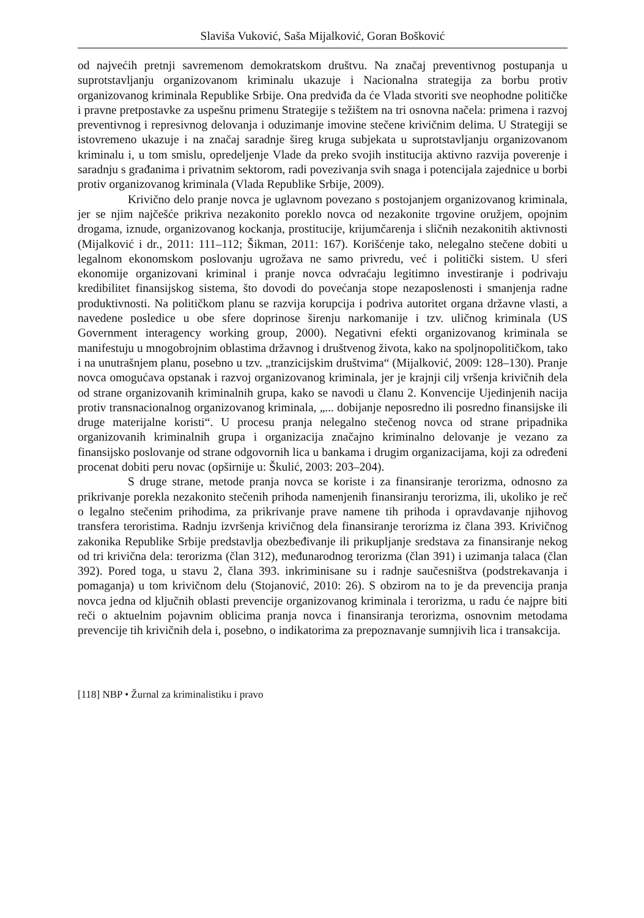Slaviša Vuković, Saša Mijalković, Goran Bošković
od najvećih pretnji savremenom demokratskom društvu. Na značaj preventivnog postupanja u suprotstavljanju organizovanom kriminalu ukazuje i Nacionalna strategija za borbu protiv organizovanog kriminala Republike Srbije. Ona predviđa da će Vlada stvoriti sve neophodne političke i pravne pretpostavke za uspešnu primenu Strategije s težištem na tri osnovna načela: primena i razvoj preventivnog i represivnog delovanja i oduzimanje imovine stečene krivičnim delima. U Strategiji se istovremeno ukazuje i na značaj saradnje šireg kruga subjekata u suprotstavljanju organizovanom kriminalu i, u tom smislu, opredeljenje Vlade da preko svojih institucija aktivno razvija poverenje i saradnju s građanima i privatnim sektorom, radi povezivanja svih snaga i potencijala zajednice u borbi protiv organizovanog kriminala (Vlada Republike Srbije, 2009).
Krivično delo pranje novca je uglavnom povezano s postojanjem organizovanog kriminala, jer se njim najčešće prikriva nezakonito poreklo novca od nezakonite trgovine oružjem, opojnim drogama, iznude, organizovanog kockanja, prostitucije, krijumčarenja i sličnih nezakonitih aktivnosti (Mijalković i dr., 2011: 111–112; Šikman, 2011: 167). Korišćenje tako, nelegalno stečene dobiti u legalnom ekonomskom poslovanju ugrožava ne samo privredu, već i politički sistem. U sferi ekonomije organizovani kriminal i pranje novca odvraćaju legitimno investiranje i podrivaju kredibilitet finansijskog sistema, što dovodi do povećanja stope nezaposlenosti i smanjenja radne produktivnosti. Na političkom planu se razvija korupcija i podriva autoritet organa državne vlasti, a navedene posledice u obe sfere doprinose širenju narkomanije i tzv. uličnog kriminala (US Government interagency working group, 2000). Negativni efekti organizovanog kriminala se manifestuju u mnogobrojnim oblastima državnog i društvenog života, kako na spoljnopolitičkom, tako i na unutrašnjem planu, posebno u tzv. „tranzicijskim društvima“ (Mijalković, 2009: 128–130). Pranje novca omogućava opstanak i razvoj organizovanog kriminala, jer je krajnji cilj vršenja krivičnih dela od strane organizovanih kriminalnih grupa, kako se navodi u članu 2. Konvencije Ujedinjenih nacija protiv transnacionalnog organizovanog kriminala, „... dobijanje neposredno ili posredno finansijske ili druge materijalne koristi“. U procesu pranja nelegalno stečenog novca od strane pripadnika organizovanih kriminalnih grupa i organizacija značajno kriminalno delovanje je vezano za finansijsko poslovanje od strane odgovornih lica u bankama i drugim organizacijama, koji za određeni procenat dobiti peru novac (opširnije u: Škulić, 2003: 203–204).
S druge strane, metode pranja novca se koriste i za finansiranje terorizma, odnosno za prikrivanje porekla nezakonito stečenih prihoda namenjenih finansiranju terorizma, ili, ukoliko je reč o legalno stečenim prihodima, za prikrivanje prave namene tih prihoda i opravdavanje njihovog transfera teroristima. Radnju izvršenja krivičnog dela finansiranje terorizma iz člana 393. Krivičnog zakonika Republike Srbije predstavlja obezbeđivanje ili prikupljanje sredstava za finansiranje nekog od tri krivična dela: terorizma (član 312), međunarodnog terorizma (član 391) i uzimanja talaca (član 392). Pored toga, u stavu 2, člana 393. inkriminisane su i radnje saučesništva (podstrekavanja i pomaganja) u tom krivičnom delu (Stojanović, 2010: 26). S obzirom na to je da prevencija pranja novca jedna od ključnih oblasti prevencije organizovanog kriminala i terorizma, u radu će najpre biti reči o aktuelnim pojavnim oblicima pranja novca i finansiranja terorizma, osnovnim metodama prevencije tih krivičnih dela i, posebno, o indikatorima za prepoznavanje sumnjivih lica i transakcija.
[118] NBP • Žurnal za kriminalistiku i pravo